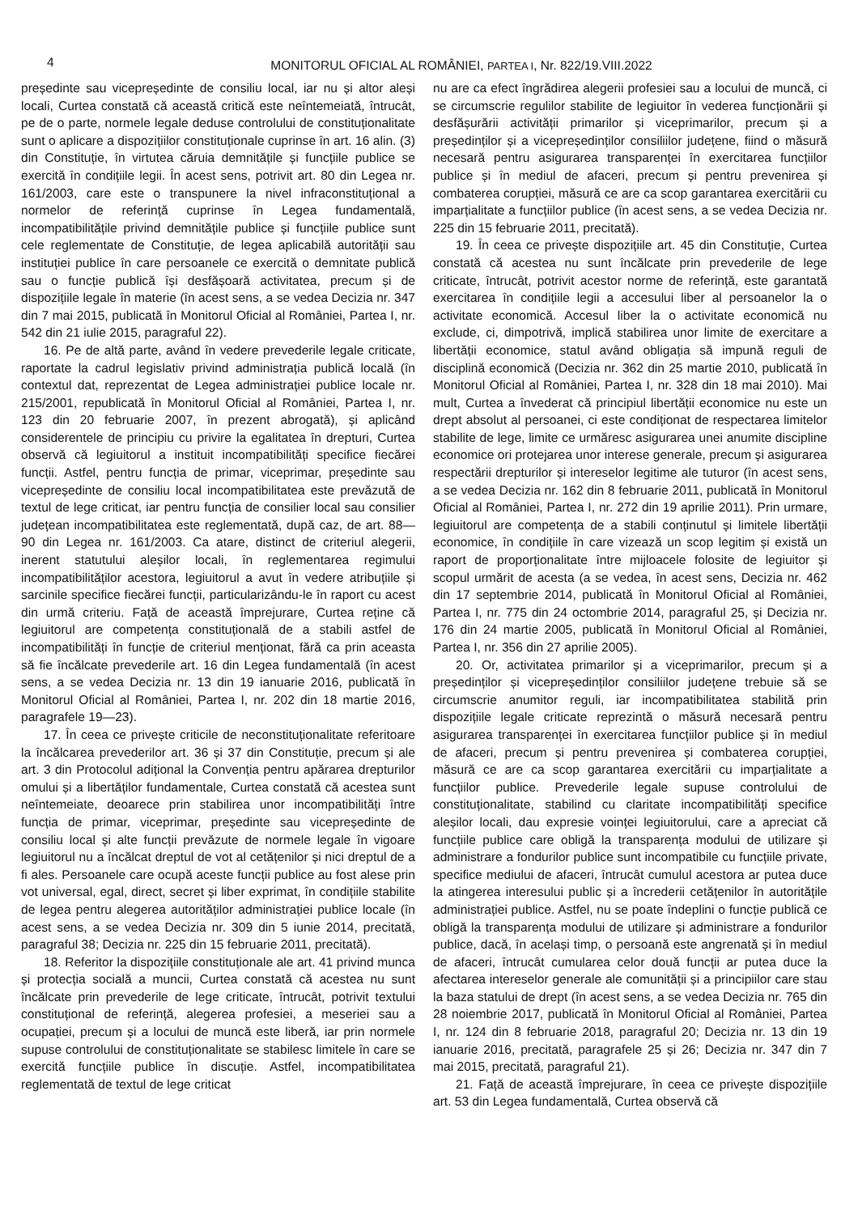4
MONITORUL OFICIAL AL ROMÂNIEI, PARTEA I, Nr. 822/19.VIII.2022
președinte sau vicepreședinte de consiliu local, iar nu și altor aleși locali, Curtea constată că această critică este neîntemeiată, întrucât, pe de o parte, normele legale deduse controlului de constituționalitate sunt o aplicare a dispozițiilor constituționale cuprinse în art. 16 alin. (3) din Constituție, în virtutea căruia demnitățile și funcțiile publice se exercită în condițiile legii. În acest sens, potrivit art. 80 din Legea nr. 161/2003, care este o transpunere la nivel infraconstituțional a normelor de referință cuprinse în Legea fundamentală, incompatibilitățile privind demnitățile publice și funcțiile publice sunt cele reglementate de Constituție, de legea aplicabilă autorității sau instituției publice în care persoanele ce exercită o demnitate publică sau o funcție publică își desfășoară activitatea, precum și de dispozițiile legale în materie (în acest sens, a se vedea Decizia nr. 347 din 7 mai 2015, publicată în Monitorul Oficial al României, Partea I, nr. 542 din 21 iulie 2015, paragraful 22).
16. Pe de altă parte, având în vedere prevederile legale criticate, raportate la cadrul legislativ privind administrația publică locală (în contextul dat, reprezentat de Legea administrației publice locale nr. 215/2001, republicată în Monitorul Oficial al României, Partea I, nr. 123 din 20 februarie 2007, în prezent abrogată), și aplicând considerentele de principiu cu privire la egalitatea în drepturi, Curtea observă că legiuitorul a instituit incompatibilități specifice fiecărei funcții. Astfel, pentru funcția de primar, viceprimar, președinte sau vicepreședinte de consiliu local incompatibilitatea este prevăzută de textul de lege criticat, iar pentru funcția de consilier local sau consilier județean incompatibilitatea este reglementată, după caz, de art. 88—90 din Legea nr. 161/2003. Ca atare, distinct de criteriul alegerii, inerent statutului aleșilor locali, în reglementarea regimului incompatibilităților acestora, legiuitorul a avut în vedere atribuțiile și sarcinile specifice fiecărei funcții, particularizându-le în raport cu acest din urmă criteriu. Față de această împrejurare, Curtea reține că legiuitorul are competența constituțională de a stabili astfel de incompatibilități în funcție de criteriul menționat, fără ca prin aceasta să fie încălcate prevederile art. 16 din Legea fundamentală (în acest sens, a se vedea Decizia nr. 13 din 19 ianuarie 2016, publicată în Monitorul Oficial al României, Partea I, nr. 202 din 18 martie 2016, paragrafele 19—23).
17. În ceea ce privește criticile de neconstituționalitate referitoare la încălcarea prevederilor art. 36 și 37 din Constituție, precum și ale art. 3 din Protocolul adițional la Convenția pentru apărarea drepturilor omului și a libertăților fundamentale, Curtea constată că acestea sunt neîntemeiate, deoarece prin stabilirea unor incompatibilități între funcția de primar, viceprimar, președinte sau vicepreședinte de consiliu local și alte funcții prevăzute de normele legale în vigoare legiuitorul nu a încălcat dreptul de vot al cetățenilor și nici dreptul de a fi ales. Persoanele care ocupă aceste funcții publice au fost alese prin vot universal, egal, direct, secret și liber exprimat, în condițiile stabilite de legea pentru alegerea autorităților administrației publice locale (în acest sens, a se vedea Decizia nr. 309 din 5 iunie 2014, precitată, paragraful 38; Decizia nr. 225 din 15 februarie 2011, precitată).
18. Referitor la dispozițiile constituționale ale art. 41 privind munca și protecția socială a muncii, Curtea constată că acestea nu sunt încălcate prin prevederile de lege criticate, întrucât, potrivit textului constituțional de referință, alegerea profesiei, a meseriei sau a ocupației, precum și a locului de muncă este liberă, iar prin normele supuse controlului de constituționalitate se stabilesc limitele în care se exercită funcțiile publice în discuție. Astfel, incompatibilitatea reglementată de textul de lege criticat
nu are ca efect îngrădirea alegerii profesiei sau a locului de muncă, ci se circumscrie regulilor stabilite de legiuitor în vederea funcționării și desfășurării activității primarilor și viceprimarilor, precum și a președinților și a vicepreședinților consiliilor județene, fiind o măsură necesară pentru asigurarea transparenței în exercitarea funcțiilor publice și în mediul de afaceri, precum și pentru prevenirea și combaterea corupției, măsură ce are ca scop garantarea exercitării cu imparțialitate a funcțiilor publice (în acest sens, a se vedea Decizia nr. 225 din 15 februarie 2011, precitată).
19. În ceea ce privește dispozițiile art. 45 din Constituție, Curtea constată că acestea nu sunt încălcate prin prevederile de lege criticate, întrucât, potrivit acestor norme de referință, este garantată exercitarea în condițiile legii a accesului liber al persoanelor la o activitate economică. Accesul liber la o activitate economică nu exclude, ci, dimpotrivă, implică stabilirea unor limite de exercitare a libertății economice, statul având obligația să impună reguli de disciplină economică (Decizia nr. 362 din 25 martie 2010, publicată în Monitorul Oficial al României, Partea I, nr. 328 din 18 mai 2010). Mai mult, Curtea a învederat că principiul libertății economice nu este un drept absolut al persoanei, ci este condiționat de respectarea limitelor stabilite de lege, limite ce urmăresc asigurarea unei anumite discipline economice ori protejarea unor interese generale, precum și asigurarea respectării drepturilor și intereselor legitime ale tuturor (în acest sens, a se vedea Decizia nr. 162 din 8 februarie 2011, publicată în Monitorul Oficial al României, Partea I, nr. 272 din 19 aprilie 2011). Prin urmare, legiuitorul are competența de a stabili conținutul și limitele libertății economice, în condițiile în care vizează un scop legitim și există un raport de proporționalitate între mijloacele folosite de legiuitor și scopul urmărit de acesta (a se vedea, în acest sens, Decizia nr. 462 din 17 septembrie 2014, publicată în Monitorul Oficial al României, Partea I, nr. 775 din 24 octombrie 2014, paragraful 25, și Decizia nr. 176 din 24 martie 2005, publicată în Monitorul Oficial al României, Partea I, nr. 356 din 27 aprilie 2005).
20. Or, activitatea primarilor și a viceprimarilor, precum și a președinților și vicepreședinților consiliilor județene trebuie să se circumscrie anumitor reguli, iar incompatibilitatea stabilită prin dispozițiile legale criticate reprezintă o măsură necesară pentru asigurarea transparenței în exercitarea funcțiilor publice și în mediul de afaceri, precum și pentru prevenirea și combaterea corupției, măsură ce are ca scop garantarea exercitării cu imparțialitate a funcțiilor publice. Prevederile legale supuse controlului de constituționalitate, stabilind cu claritate incompatibilități specifice aleșilor locali, dau expresie voinței legiuitorului, care a apreciat că funcțiile publice care obligă la transparența modului de utilizare și administrare a fondurilor publice sunt incompatibile cu funcțiile private, specifice mediului de afaceri, întrucât cumulul acestora ar putea duce la atingerea interesului public și a încrederii cetățenilor în autoritățile administrației publice. Astfel, nu se poate îndeplini o funcție publică ce obligă la transparența modului de utilizare și administrare a fondurilor publice, dacă, în același timp, o persoană este angrenată și în mediul de afaceri, întrucât cumularea celor două funcții ar putea duce la afectarea intereselor generale ale comunității și a principiilor care stau la baza statului de drept (în acest sens, a se vedea Decizia nr. 765 din 28 noiembrie 2017, publicată în Monitorul Oficial al României, Partea I, nr. 124 din 8 februarie 2018, paragraful 20; Decizia nr. 13 din 19 ianuarie 2016, precitată, paragrafele 25 și 26; Decizia nr. 347 din 7 mai 2015, precitată, paragraful 21).
21. Față de această împrejurare, în ceea ce privește dispozițiile art. 53 din Legea fundamentală, Curtea observă că